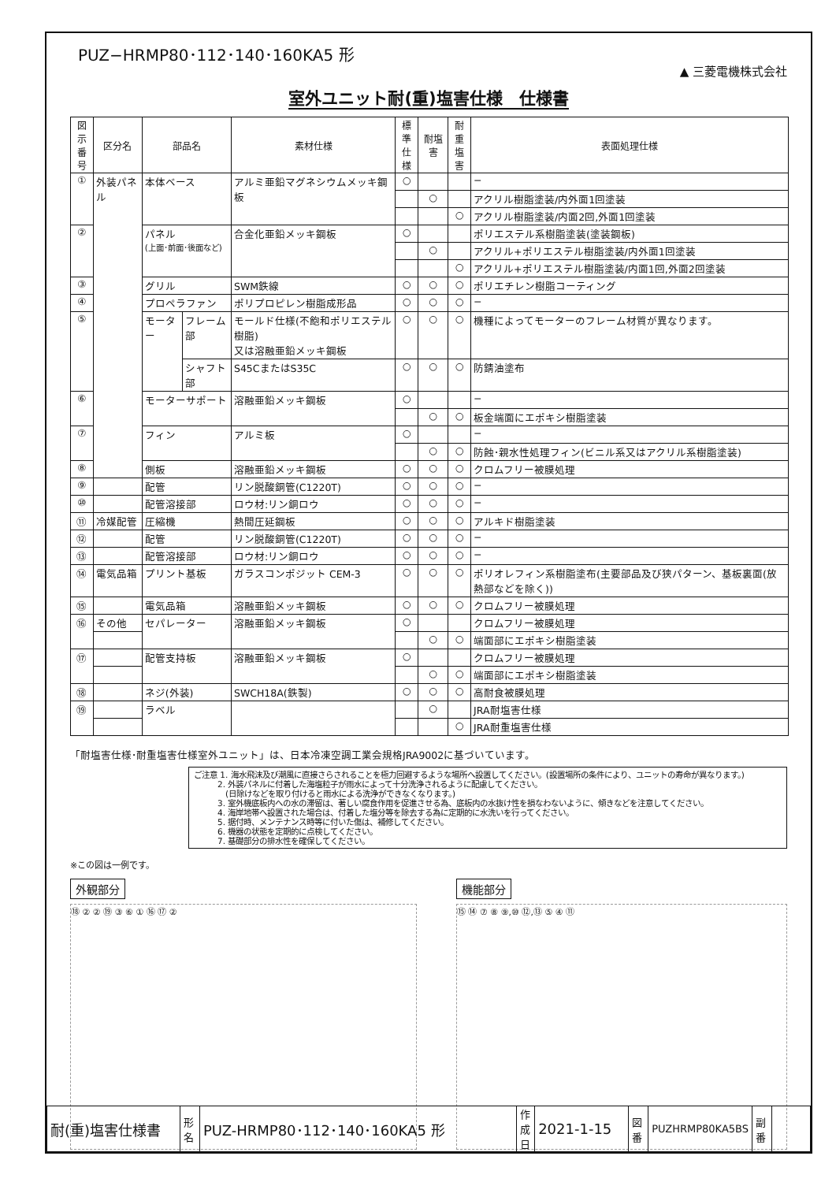PUZ−HRMP80･112･140･160KA5 形
▲ 三菱電機株式会社
室外ユニット耐(重)塩害仕様　仕様書
| 図示 番号 | 区分名 | 部品名 | | 素材仕様 | 標準 仕様 | 耐塩害 | 耐重 塩害 | 表面処理仕様 |
| --- | --- | --- | --- | --- | --- | --- | --- | --- |
| ① | 外装パネル | 本体ベース | | アルミ亜鉛マグネシウムメッキ鋼板 | ○ | | | − |
| | | | | | | ○ | | アクリル樹脂塗装/内外面1回塗装 |
| | | | | | | | ○ | アクリル樹脂塗装/内面2回,外面1回塗装 |
| ② | | パネル (上面･前面･後面など) | | 合金化亜鉛メッキ鋼板 | ○ | | | ポリエステル系樹脂塗装(塗装鋼板) |
| | | | | | | ○ | | アクリル+ポリエステル樹脂塗装/内外面1回塗装 |
| | | | | | | | ○ | アクリル+ポリエステル樹脂塗装/内面1回,外面2回塗装 |
| ③ | | グリル | | SWM鉄線 | ○ | ○ | ○ | ポリエチレン樹脂コーティング |
| ④ | | プロペラファン | | ポリプロピレン樹脂成形品 | ○ | ○ | ○ | − |
| ⑤ | | モーター | フレーム部 | モールド仕様(不飽和ポリエステル樹脂) 又は溶融亜鉛メッキ鋼板 | ○ | ○ | ○ | 機種によってモーターのフレーム材質が異なります。 |
| | | | シャフト部 | S45CまたはS35C | ○ | ○ | ○ | 防錆油塗布 |
| ⑥ | | モーターサポート | | 溶融亜鉛メッキ鋼板 | ○ | | | − |
| | | | | | | ○ | ○ | 板金端面にエポキシ樹脂塗装 |
| ⑦ | | フィン | | アルミ板 | ○ | | | − |
| | | | | | | ○ | ○ | 防蝕･親水性処理フィン(ビニル系又はアクリル系樹脂塗装) |
| ⑧ | | 側板 | | 溶融亜鉛メッキ鋼板 | ○ | ○ | ○ | クロムフリー被膜処理 |
| ⑨ | | 配管 | | リン脱酸銅管(C1220T) | ○ | ○ | ○ | − |
| ⑩ | | 配管溶接部 | | ロウ材:リン銅ロウ | ○ | ○ | ○ | − |
| ⑪ | 冷媒配管 | 圧縮機 | | 熱間圧延鋼板 | ○ | ○ | ○ | アルキド樹脂塗装 |
| ⑫ | | 配管 | | リン脱酸銅管(C1220T) | ○ | ○ | ○ | − |
| ⑬ | | 配管溶接部 | | ロウ材:リン銅ロウ | ○ | ○ | ○ | − |
| ⑭ | 電気品箱 | プリント基板 | | ガラスコンポジット CEM-3 | ○ | ○ | ○ | ポリオレフィン系樹脂塗布(主要部品及び狭パターン、基板裏面(放熱部などを除く)) |
| ⑮ | | 電気品箱 | | 溶融亜鉛メッキ鋼板 | ○ | ○ | ○ | クロムフリー被膜処理 |
| ⑯ | その他 | セパレーター | | 溶融亜鉛メッキ鋼板 | ○ | | | クロムフリー被膜処理 |
| | | | | | | ○ | ○ | 端面部にエポキシ樹脂塗装 |
| ⑰ | | 配管支持板 | | 溶融亜鉛メッキ鋼板 | ○ | | | クロムフリー被膜処理 |
| | | | | | | ○ | ○ | 端面部にエポキシ樹脂塗装 |
| ⑱ | | ネジ(外装) | | SWCH18A(鉄製) | ○ | ○ | ○ | 高耐食被膜処理 |
| ⑲ | | ラベル | | | | ○ | | JRA耐塩害仕様 |
| | | | | | | | ○ | JRA耐重塩害仕様 |
「耐塩害仕様･耐重塩害仕様室外ユニット」は、日本冷凍空調工業会規格JRA9002に基づいています。
ご注意 1. 海水飛沫及び潮風に直接さらされることを極力回避するような場所へ設置してください。(設置場所の条件により、ユニットの寿命が異なります。)
　　　2. 外装パネルに付着した海塩粒子が雨水によって十分洗浄されるように配慮してください。
　　　　(日除けなどを取り付けると雨水による洗浄ができなくなります。)
　　　3. 室外機底板内への水の滞留は、著しい腐食作用を促進させる為、底板内の水抜け性を損なわないように、傾きなどを注意してください。
　　　4. 海岸地帯へ設置された場合は、付着した塩分等を除去する為に定期的に水洗いを行ってください。
　　　5. 据付時、メンテナンス時等に付いた傷は、補修してください。
　　　6. 機器の状態を定期的に点検してください。
　　　7. 基礎部分の排水性を確保してください。
※この図は一例です。
外観部分
⑱ ② ② ⑲ ③ ⑥ ① ⑯ ⑰ ②
機能部分
⑮ ⑭ ⑦ ⑧ ⑨,⑩ ⑫,⑬ ⑤ ④ ⑪
| 耐(重)塩害仕様書 | 形 名 | PUZ-HRMP80･112･140･160KA5 形 | 作成日 | 2021-1-15 | 図 番 | PUZHRMP80KA5BS | 副 番 | |